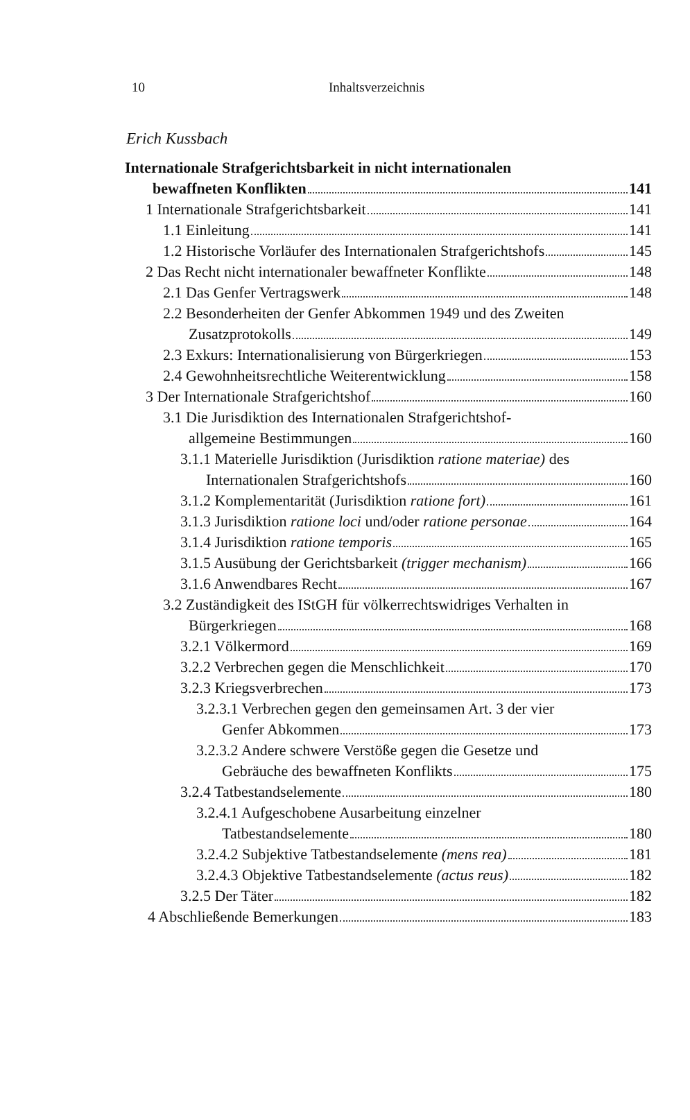10 Inhaltsverzeichnis
Erich Kussbach
Internationale Strafgerichtsbarkeit in nicht internationalen
bewaffneten Konflikten 141
1 Internationale Strafgerichtsbarkeit 141
1.1 Einleitung 141
1.2 Historische Vorläufer des Internationalen Strafgerichtshofs 145
2 Das Recht nicht internationaler bewaffneter Konflikte 148
2.1 Das Genfer Vertragswerk 148
2.2 Besonderheiten der Genfer Abkommen 1949 und des Zweiten
Zusatzprotokolls 149
2.3 Exkurs: Internationalisierung von Bürgerkriegen 153
2.4 Gewohnheitsrechtliche Weiterentwicklung 158
3 Der Internationale Strafgerichtshof 160
3.1 Die Jurisdiktion des Internationalen Strafgerichtshof-
allgemeine Bestimmungen 160
3.1.1 Materielle Jurisdiktion (Jurisdiktion ratione materiae) des
Internationalen Strafgerichtshofs 160
3.1.2 Komplementarität (Jurisdiktion ratione fort) 161
3.1.3 Jurisdiktion ratione loci und/oder ratione personae 164
3.1.4 Jurisdiktion ratione temporis 165
3.1.5 Ausübung der Gerichtsbarkeit (trigger mechanism) 166
3.1.6 Anwendbares Recht 167
3.2 Zuständigkeit des IStGH für völkerrechtswidriges Verhalten in
Bürgerkriegen 168
3.2.1 Völkermord 169
3.2.2 Verbrechen gegen die Menschlichkeit 170
3.2.3 Kriegsverbrechen 173
3.2.3.1 Verbrechen gegen den gemeinsamen Art. 3 der vier
Genfer Abkommen 173
3.2.3.2 Andere schwere Verstöße gegen die Gesetze und
Gebräuche des bewaffneten Konflikts 175
3.2.4 Tatbestandselemente 180
3.2.4.1 Aufgeschobene Ausarbeitung einzelner
Tatbestandselemente 180
3.2.4.2 Subjektive Tatbestandselemente (mens rea) 181
3.2.4.3 Objektive Tatbestandselemente (actus reus) 182
3.2.5 Der Täter 182
4 Abschließende Bemerkungen 183